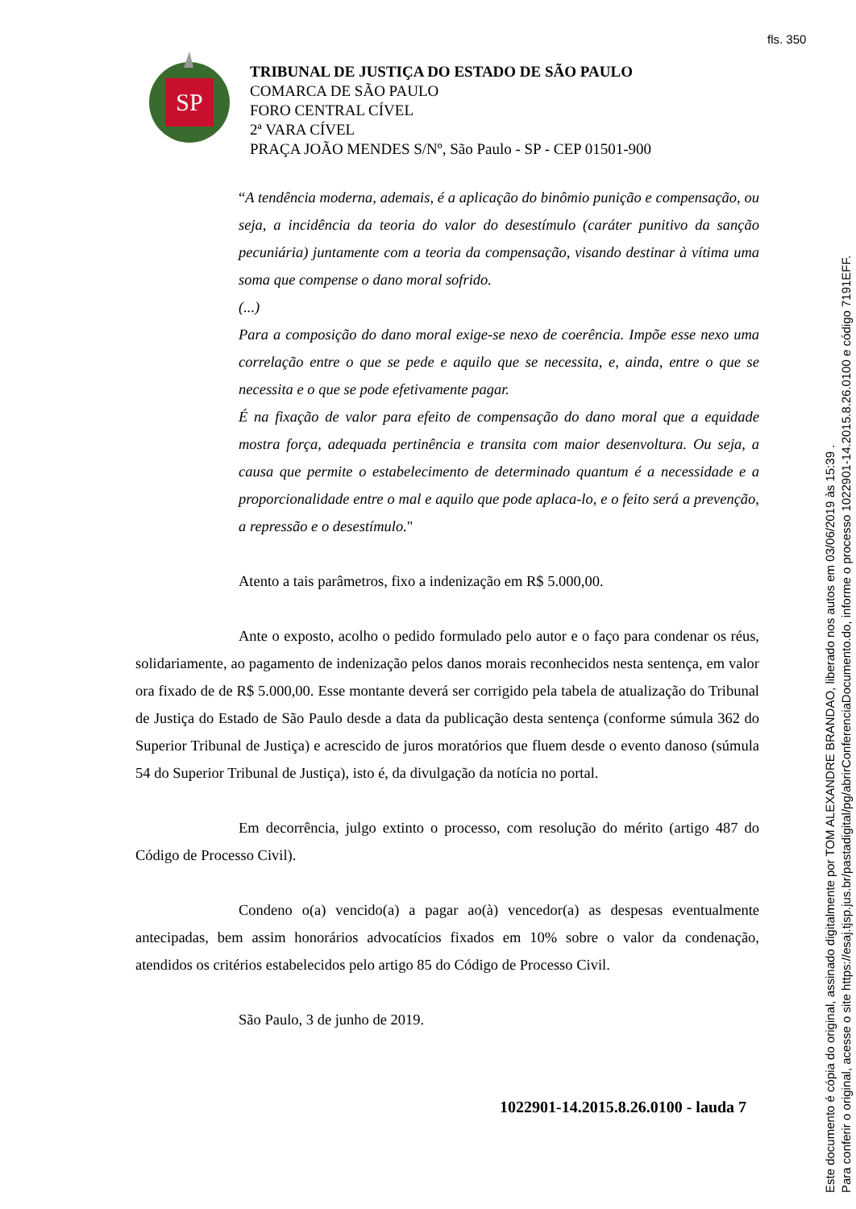fls. 350
SP
TRIBUNAL DE JUSTIÇA DO ESTADO DE SÃO PAULO
COMARCA DE SÃO PAULO
FORO CENTRAL CÍVEL
2ª VARA CÍVEL
PRAÇA JOÃO MENDES S/Nº, São Paulo - SP - CEP 01501-900
“A tendência moderna, ademais, é a aplicação do binômio punição e compensação, ou seja, a incidência da teoria do valor do desestímulo (caráter punitivo da sanção pecuniária) juntamente com a teoria da compensação, visando destinar à vítima uma soma que compense o dano moral sofrido.
(...)
Para a composição do dano moral exige-se nexo de coerência. Impõe esse nexo uma correlação entre o que se pede e aquilo que se necessita, e, ainda, entre o que se necessita e o que se pode efetivamente pagar.
É na fixação de valor para efeito de compensação do dano moral que a equidade mostra força, adequada pertinência e transita com maior desenvoltura. Ou seja, a causa que permite o estabelecimento de determinado quantum é a necessidade e a proporcionalidade entre o mal e aquilo que pode aplaca-lo, e o feito será a prevenção, a repressão e o desestímulo."
Atento a tais parâmetros, fixo a indenização em R$ 5.000,00.
Ante o exposto, acolho o pedido formulado pelo autor e o faço para condenar os réus, solidariamente, ao pagamento de indenização pelos danos morais reconhecidos nesta sentença, em valor ora fixado de de R$ 5.000,00. Esse montante deverá ser corrigido pela tabela de atualização do Tribunal de Justiça do Estado de São Paulo desde a data da publicação desta sentença (conforme súmula 362 do Superior Tribunal de Justiça) e acrescido de juros moratórios que fluem desde o evento danoso (súmula 54 do Superior Tribunal de Justiça), isto é, da divulgação da notícia no portal.
Em decorrência, julgo extinto o processo, com resolução do mérito (artigo 487 do Código de Processo Civil).
Condeno o(a) vencido(a) a pagar ao(à) vencedor(a) as despesas eventualmente antecipadas, bem assim honorários advocatícios fixados em 10% sobre o valor da condenação, atendidos os critérios estabelecidos pelo artigo 85 do Código de Processo Civil.
São Paulo, 3 de junho de 2019.
1022901-14.2015.8.26.0100 - lauda 7
Este documento é cópia do original, assinado digitalmente por TOM ALEXANDRE BRANDAO, liberado nos autos em 03/06/2019 às 15:39 .
Para conferir o original, acesse o site https://esaj.tjsp.jus.br/pastadigital/pg/abrirConferenciaDocumento.do, informe o processo 1022901-14.2015.8.26.0100 e código 7191EFF.